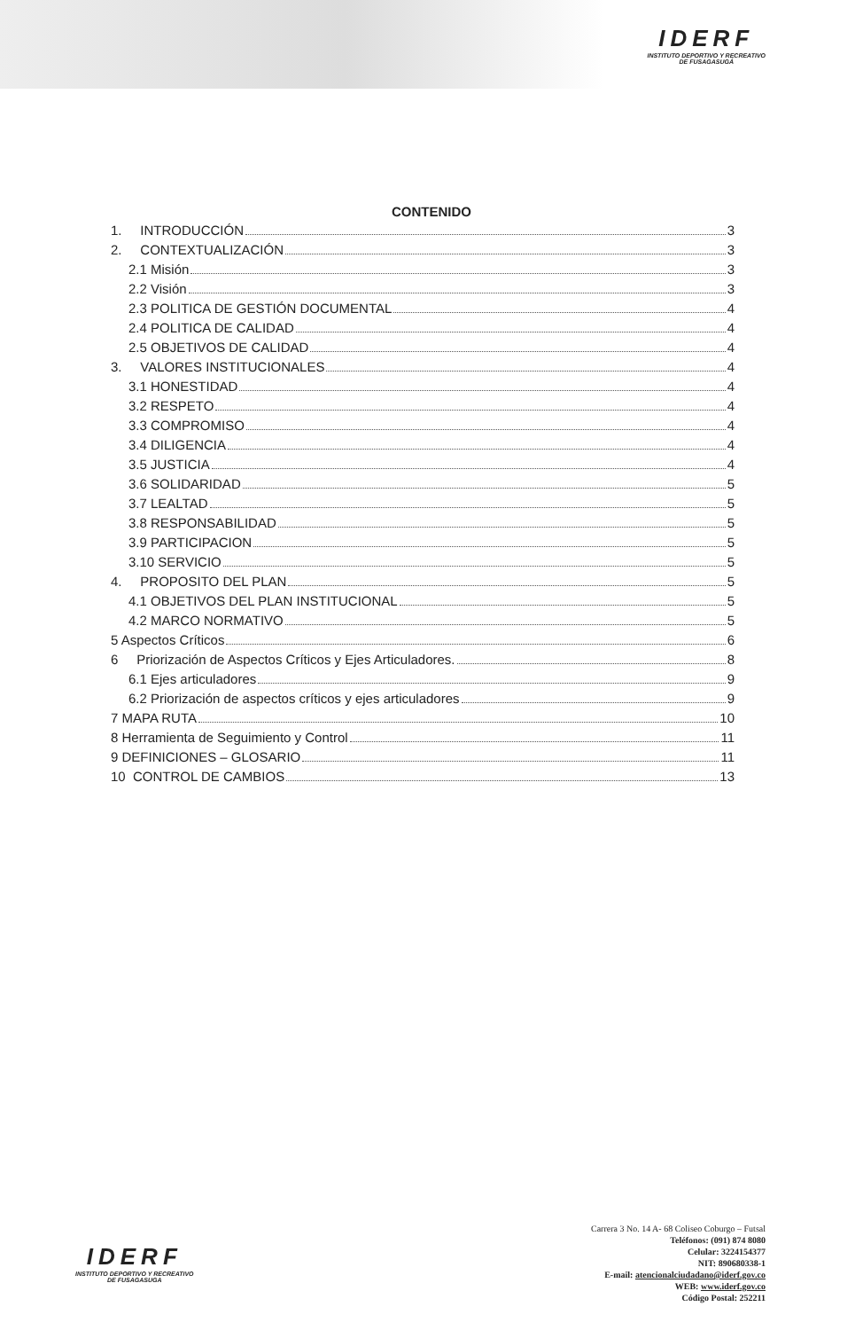IDERF
INSTITUTO DEPORTIVO Y RECREATIVO
DE FUSAGASUGÁ
CONTENIDO
1. INTRODUCCIÓN 3
2. CONTEXTUALIZACIÓN 3
2.1 Misión 3
2.2 Visión 3
2.3 POLITICA DE GESTIÓN DOCUMENTAL 4
2.4 POLITICA DE CALIDAD 4
2.5 OBJETIVOS DE CALIDAD 4
3. VALORES INSTITUCIONALES 4
3.1 HONESTIDAD 4
3.2 RESPETO 4
3.3 COMPROMISO 4
3.4 DILIGENCIA 4
3.5 JUSTICIA 4
3.6 SOLIDARIDAD 5
3.7 LEALTAD 5
3.8 RESPONSABILIDAD 5
3.9 PARTICIPACION 5
3.10 SERVICIO 5
4. PROPOSITO DEL PLAN 5
4.1 OBJETIVOS DEL PLAN INSTITUCIONAL 5
4.2 MARCO NORMATIVO 5
5 Aspectos Críticos 6
6 Priorización de Aspectos Críticos y Ejes Articuladores. 8
6.1 Ejes articuladores 9
6.2 Priorización de aspectos críticos y ejes articuladores 9
7 MAPA RUTA 10
8 Herramienta de Seguimiento y Control 11
9 DEFINICIONES – GLOSARIO 11
10 CONTROL DE CAMBIOS 13
IDERF
INSTITUTO DEPORTIVO Y RECREATIVO
DE FUSAGASUGA
Carrera 3 No. 14 A- 68 Coliseo Coburgo – Futsal
Teléfonos: (091) 874 8080
Celular: 3224154377
NIT: 890680338-1
E-mail: atencionalciudadano@iderf.gov.co
WEB: www.iderf.gov.co
Código Postal: 252211